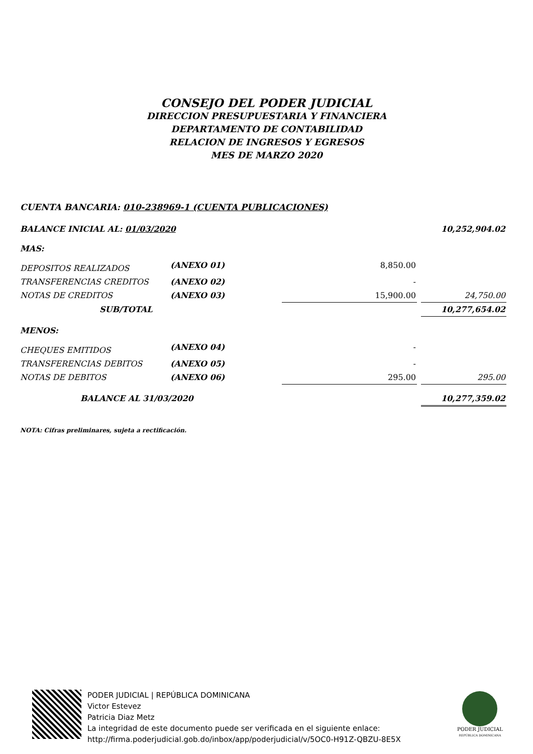CONSEJO DEL PODER JUDICIAL
DIRECCION PRESUPUESTARIA Y FINANCIERA
DEPARTAMENTO DE CONTABILIDAD
RELACION DE INGRESOS Y EGRESOS
MES DE MARZO 2020
CUENTA BANCARIA: 010-238969-1 (CUENTA PUBLICACIONES)
| BALANCE INICIAL AL: 01/03/2020 | | | | 10,252,904.02 |
| MAS: | | | | |
| DEPOSITOS REALIZADOS | (ANEXO 01) | 8,850.00 | | |
| TRANSFERENCIAS CREDITOS | (ANEXO 02) | - | | |
| NOTAS DE CREDITOS | (ANEXO 03) | 15,900.00 | | 24,750.00 |
| SUB/TOTAL | | | | 10,277,654.02 |
| MENOS: | | | | |
| CHEQUES EMITIDOS | (ANEXO 04) | - | | |
| TRANSFERENCIAS DEBITOS | (ANEXO 05) | - | | |
| NOTAS DE DEBITOS | (ANEXO 06) | 295.00 | | 295.00 |
| BALANCE AL 31/03/2020 | | | | 10,277,359.02 |
NOTA: Cifras preliminares, sujeta a rectificación.
PODER JUDICIAL | REPÚBLICA DOMINICANA
Victor Estevez
Patricia Diaz Metz
La integridad de este documento puede ser verificada en el siguiente enlace:
http://firma.poderjudicial.gob.do/inbox/app/poderjudicial/v/5OC0-H91Z-QBZU-8E5X
PODER JUDICIAL
REPÚBLICA DOMINICANA